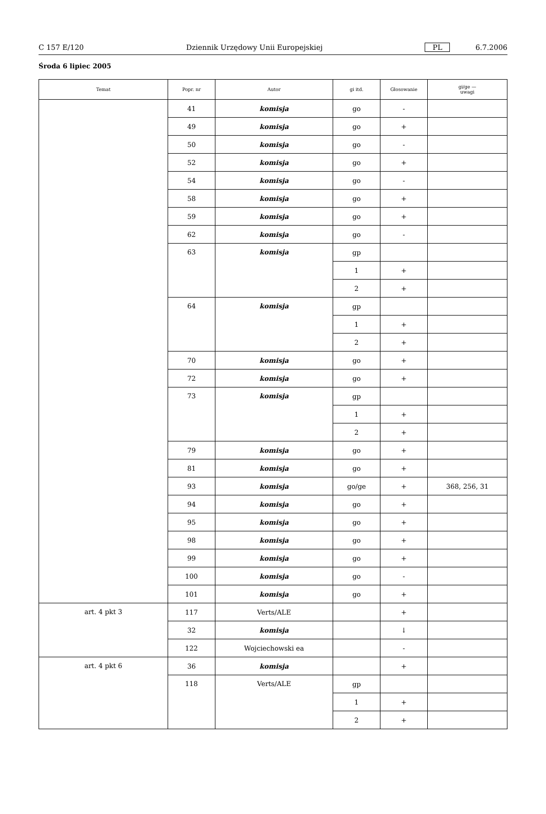C 157 E/120 Dziennik Urzędowy Unii Europejskiej PL 6.7.2006
Środa 6 lipiec 2005
| Temat | Popr. nr | Autor | gi itd. | Głosowanie | gi/ge — uwagi |
| --- | --- | --- | --- | --- | --- |
| | 41 | komisja | go | - | |
| | 49 | komisja | go | + | |
| | 50 | komisja | go | - | |
| | 52 | komisja | go | + | |
| | 54 | komisja | go | - | |
| | 58 | komisja | go | + | |
| | 59 | komisja | go | + | |
| | 62 | komisja | go | - | |
| | 63 | komisja | gp | | |
| | | | 1 | + | |
| | | | 2 | + | |
| | 64 | komisja | gp | | |
| | | | 1 | + | |
| | | | 2 | + | |
| | 70 | komisja | go | + | |
| | 72 | komisja | go | + | |
| | 73 | komisja | gp | | |
| | | | 1 | + | |
| | | | 2 | + | |
| | 79 | komisja | go | + | |
| | 81 | komisja | go | + | |
| | 93 | komisja | go/ge | + | 368, 256, 31 |
| | 94 | komisja | go | + | |
| | 95 | komisja | go | + | |
| | 98 | komisja | go | + | |
| | 99 | komisja | go | + | |
| | 100 | komisja | go | - | |
| | 101 | komisja | go | + | |
| art. 4 pkt 3 | 117 | Verts/ALE | | + | |
| | 32 | komisja | | ↓ | |
| | 122 | Wojciechowski ea | | - | |
| art. 4 pkt 6 | 36 | komisja | | + | |
| | 118 | Verts/ALE | gp | | |
| | | | 1 | + | |
| | | | 2 | + | |